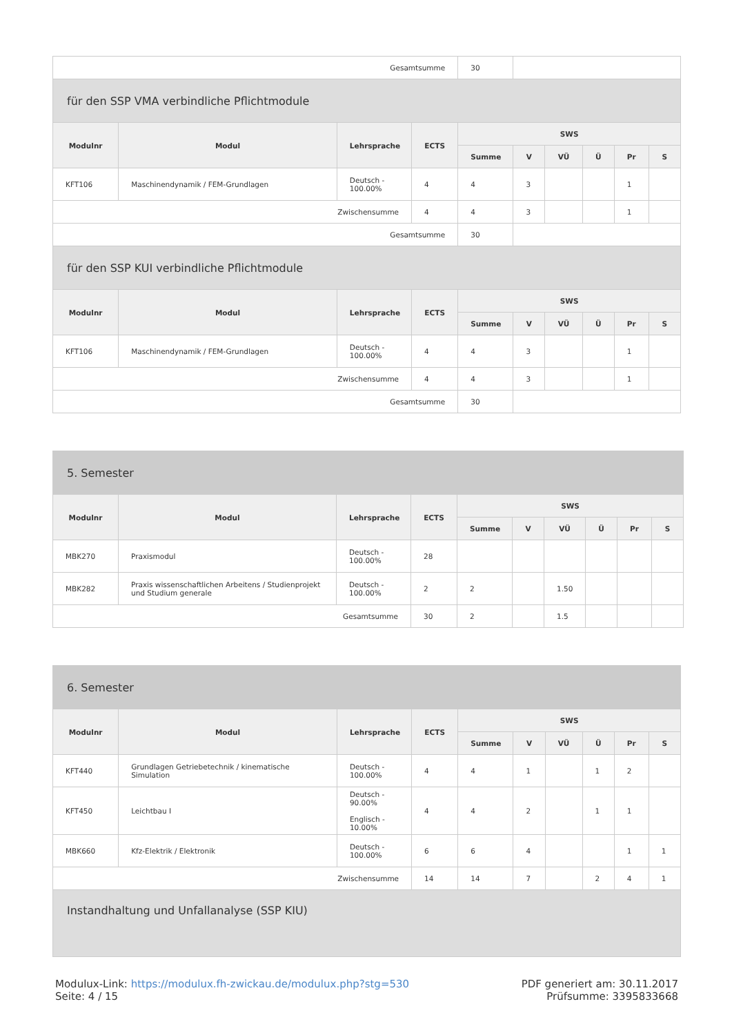| Gesamtsumme | | | | 30 | | | | | |
| für den SSP VMA verbindliche Pflichtmodule | | | | | | | | | |
| Modulnr | Modul | Lehrsprache | ECTS | SWS | | | | | |
| | | | | Summe | V | VÜ | Ü | Pr | S |
| KFT106 | Maschinendynamik / FEM-Grundlagen | Deutsch - 100.00% | 4 | 4 | 3 | | | 1 | |
| Zwischensumme | | | 4 | 4 | 3 | | | 1 | |
| Gesamtsumme | | | | 30 | | | | | |
| für den SSP KUI verbindliche Pflichtmodule | | | | | | | | | |
| Modulnr | Modul | Lehrsprache | ECTS | SWS | | | | | |
| | | | | Summe | V | VÜ | Ü | Pr | S |
| KFT106 | Maschinendynamik / FEM-Grundlagen | Deutsch - 100.00% | 4 | 4 | 3 | | | 1 | |
| Zwischensumme | | | 4 | 4 | 3 | | | 1 | |
| Gesamtsumme | | | | 30 | | | | | |
| 5. Semester | | | | | | | | | |
| Modulnr | Modul | Lehrsprache | ECTS | SWS | | | | | |
| | | | | Summe | V | VÜ | Ü | Pr | S |
| MBK270 | Praxismodul | Deutsch - 100.00% | 28 | | | | | | |
| MBK282 | Praxis wissenschaftlichen Arbeitens / Studienprojekt und Studium generale | Deutsch - 100.00% | 2 | 2 | | 1.50 | | | |
| Gesamtsumme | | | 30 | 2 | | 1.5 | | | |
| 6. Semester | | | | | | | | | |
| Modulnr | Modul | Lehrsprache | ECTS | SWS | | | | | |
| | | | | Summe | V | VÜ | Ü | Pr | S |
| KFT440 | Grundlagen Getriebetechnik / kinematische Simulation | Deutsch - 100.00% | 4 | 4 | 1 | | 1 | 2 | |
| KFT450 | Leichtbau I | Deutsch - 90.00% Englisch - 10.00% | 4 | 4 | 2 | | 1 | 1 | |
| MBK660 | Kfz-Elektrik / Elektronik | Deutsch - 100.00% | 6 | 6 | 4 | | | 1 | 1 |
| Zwischensumme | | | 14 | 14 | 7 | | 2 | 4 | 1 |
| Instandhaltung und Unfallanalyse (SSP KIU) | | | | | | | | | |
Modulux-Link: https://modulux.fh-zwickau.de/modulux.php?stg=530
Seite: 4 / 15
PDF generiert am: 30.11.2017
Prüfsumme: 3395833668